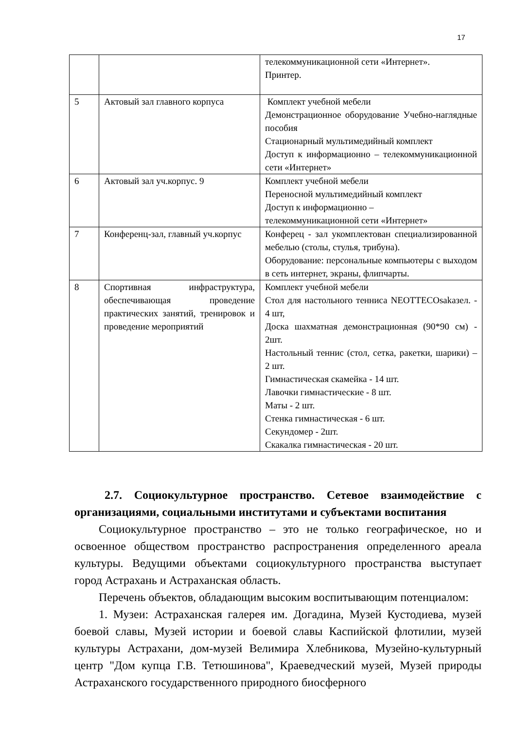17
| | | телекоммуникационной сети «Интернет». Принтер. |
| 5 | Актовый зал главного корпуса | Комплект учебной мебели Демонстрационное оборудование Учебно-наглядные пособия Стационарный мультимедийный комплект Доступ к информационно – телекоммуникационной сети «Интернет» |
| 6 | Актовый зал уч.корпус. 9 | Комплект учебной мебели Переносной мультимедийный комплект Доступ к информационно – телекоммуникационной сети «Интернет» |
| 7 | Конференц-зал, главный уч.корпус | Конферец - зал укомплектован специализированной мебелью (столы, стулья, трибуна). Оборудование: персональные компьютеры с выходом в сеть интернет, экраны, флипчарты. |
| 8 | Спортивная инфраструктура, обеспечивающая проведение практических занятий, тренировок и проведение мероприятий | Комплект учебной мебели Стол для настольного тенниса NEOTTECOsakaзел. - 4 шт, Доска шахматная демонстрационная (90*90 см) - 2шт. Настольный теннис (стол, сетка, ракетки, шарики) – 2 шт. Гимнастическая скамейка - 14 шт. Лавочки гимнастические - 8 шт. Маты - 2 шт. Стенка гимнастическая - 6 шт. Секундомер - 2шт. Скакалка гимнастическая - 20 шт. |
2.7. Социокультурное пространство. Сетевое взаимодействие с организациями, социальными институтами и субъектами воспитания
Социокультурное пространство – это не только географическое, но и освоенное обществом пространство распространения определенного ареала культуры. Ведущими объектами социокультурного пространства выступает город Астрахань и Астраханская область.
Перечень объектов, обладающим высоким воспитывающим потенциалом:
1. Музеи: Астраханская галерея им. Догадина, Музей Кустодиева, музей боевой славы, Музей истории и боевой славы Каспийской флотилии, музей культуры Астрахани, дом-музей Велимира Хлебникова, Музейно-культурный центр "Дом купца Г.В. Тетюшинова", Краеведческий музей, Музей природы Астраханского государственного природного биосферного